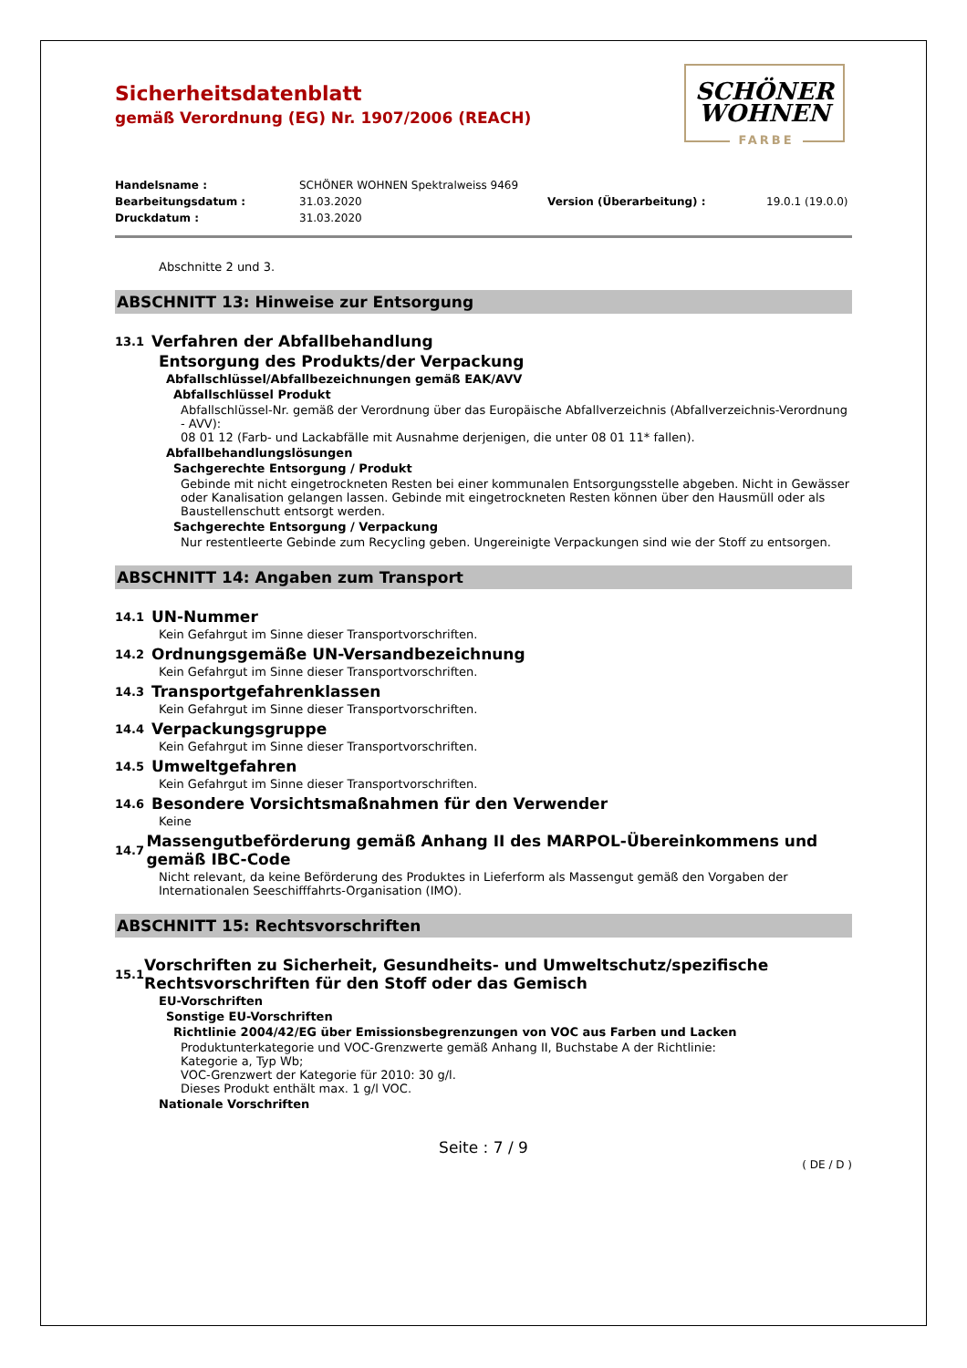Sicherheitsdatenblatt
gemäß Verordnung (EG) Nr. 1907/2006 (REACH)
SCHÖNER
WOHNEN
FARBE
Handelsname : SCHÖNER WOHNEN Spektralweiss 9469 Bearbeitungsdatum : 31.03.2020 Version (Überarbeitung) : 19.0.1 (19.0.0) Druckdatum : 31.03.2020
Abschnitte 2 und 3.
ABSCHNITT 13: Hinweise zur Entsorgung
13.1 Verfahren der Abfallbehandlung
Entsorgung des Produkts/der Verpackung
Abfallschlüssel/Abfallbezeichnungen gemäß EAK/AVV
Abfallschlüssel Produkt
Abfallschlüssel-Nr. gemäß der Verordnung über das Europäische Abfallverzeichnis (Abfallverzeichnis-Verordnung - AVV):
08 01 12 (Farb- und Lackabfälle mit Ausnahme derjenigen, die unter 08 01 11* fallen).
Abfallbehandlungslösungen
Sachgerechte Entsorgung / Produkt
Gebinde mit nicht eingetrockneten Resten bei einer kommunalen Entsorgungsstelle abgeben. Nicht in Gewässer oder Kanalisation gelangen lassen. Gebinde mit eingetrockneten Resten können über den Hausmüll oder als Baustellenschutt entsorgt werden.
Sachgerechte Entsorgung / Verpackung
Nur restentleerte Gebinde zum Recycling geben. Ungereinigte Verpackungen sind wie der Stoff zu entsorgen.
ABSCHNITT 14: Angaben zum Transport
14.1 UN-Nummer
Kein Gefahrgut im Sinne dieser Transportvorschriften.
14.2 Ordnungsgemäße UN-Versandbezeichnung
Kein Gefahrgut im Sinne dieser Transportvorschriften.
14.3 Transportgefahrenklassen
Kein Gefahrgut im Sinne dieser Transportvorschriften.
14.4 Verpackungsgruppe
Kein Gefahrgut im Sinne dieser Transportvorschriften.
14.5 Umweltgefahren
Kein Gefahrgut im Sinne dieser Transportvorschriften.
14.6 Besondere Vorsichtsmaßnahmen für den Verwender
Keine
14.7 Massengutbeförderung gemäß Anhang II des MARPOL-Übereinkommens und gemäß IBC-Code
Nicht relevant, da keine Beförderung des Produktes in Lieferform als Massengut gemäß den Vorgaben der Internationalen Seeschifffahrts-Organisation (IMO).
ABSCHNITT 15: Rechtsvorschriften
15.1 Vorschriften zu Sicherheit, Gesundheits- und Umweltschutz/spezifische Rechtsvorschriften für den Stoff oder das Gemisch
EU-Vorschriften
Sonstige EU-Vorschriften
Richtlinie 2004/42/EG über Emissionsbegrenzungen von VOC aus Farben und Lacken
Produktunterkategorie und VOC-Grenzwerte gemäß Anhang II, Buchstabe A der Richtlinie:
Kategorie a, Typ Wb;
VOC-Grenzwert der Kategorie für 2010: 30 g/l.
Dieses Produkt enthält max. 1 g/l VOC.
Nationale Vorschriften
Seite : 7 / 9
( DE / D )